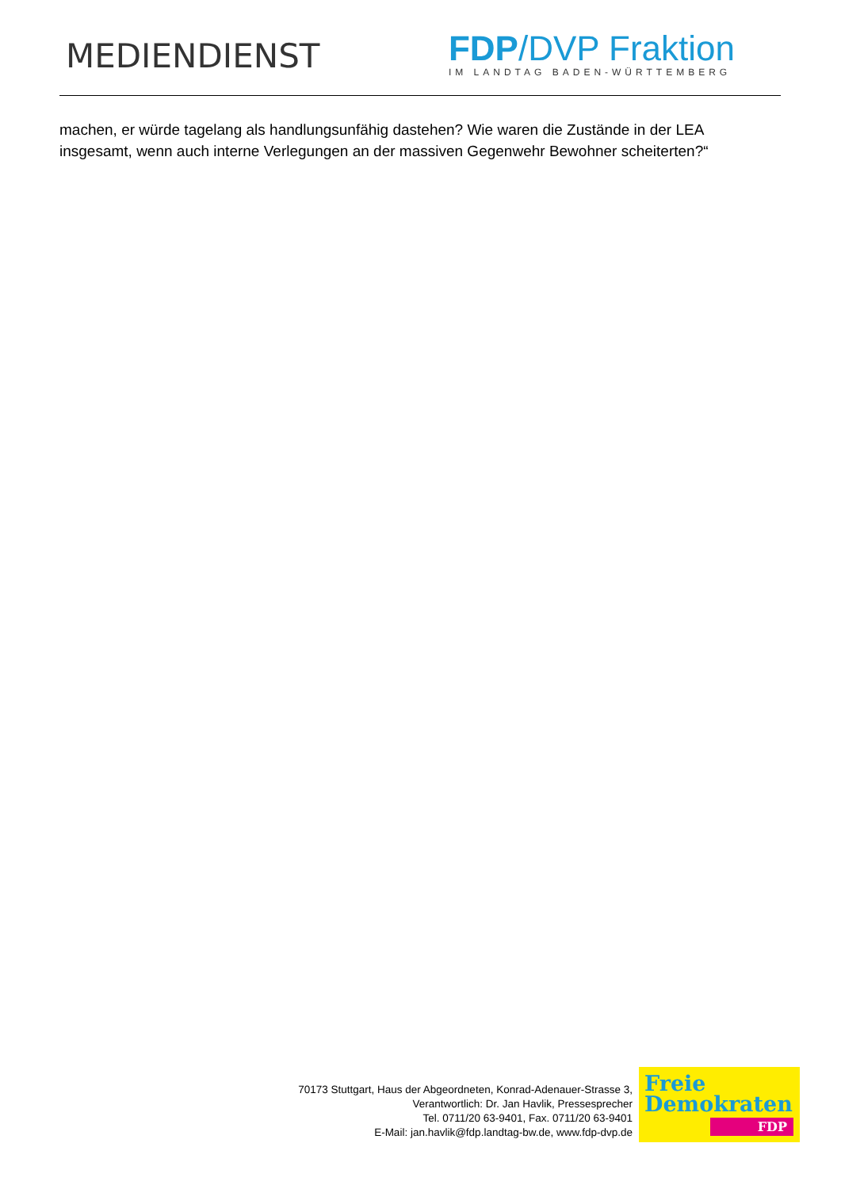MEDIENDIENST
FDP/DVP Fraktion
IM LANDTAG BADEN-WÜRTTEMBERG
machen, er würde tagelang als handlungsunfähig dastehen? Wie waren die Zustände in der LEA insgesamt, wenn auch interne Verlegungen an der massiven Gegenwehr Bewohner scheiterten?“
70173 Stuttgart, Haus der Abgeordneten, Konrad-Adenauer-Strasse 3,
Verantwortlich: Dr. Jan Havlik, Pressesprecher
Tel. 0711/20 63-9401, Fax. 0711/20 63-9401
E-Mail: jan.havlik@fdp.landtag-bw.de, www.fdp-dvp.de
Freie
Demokraten
FDP